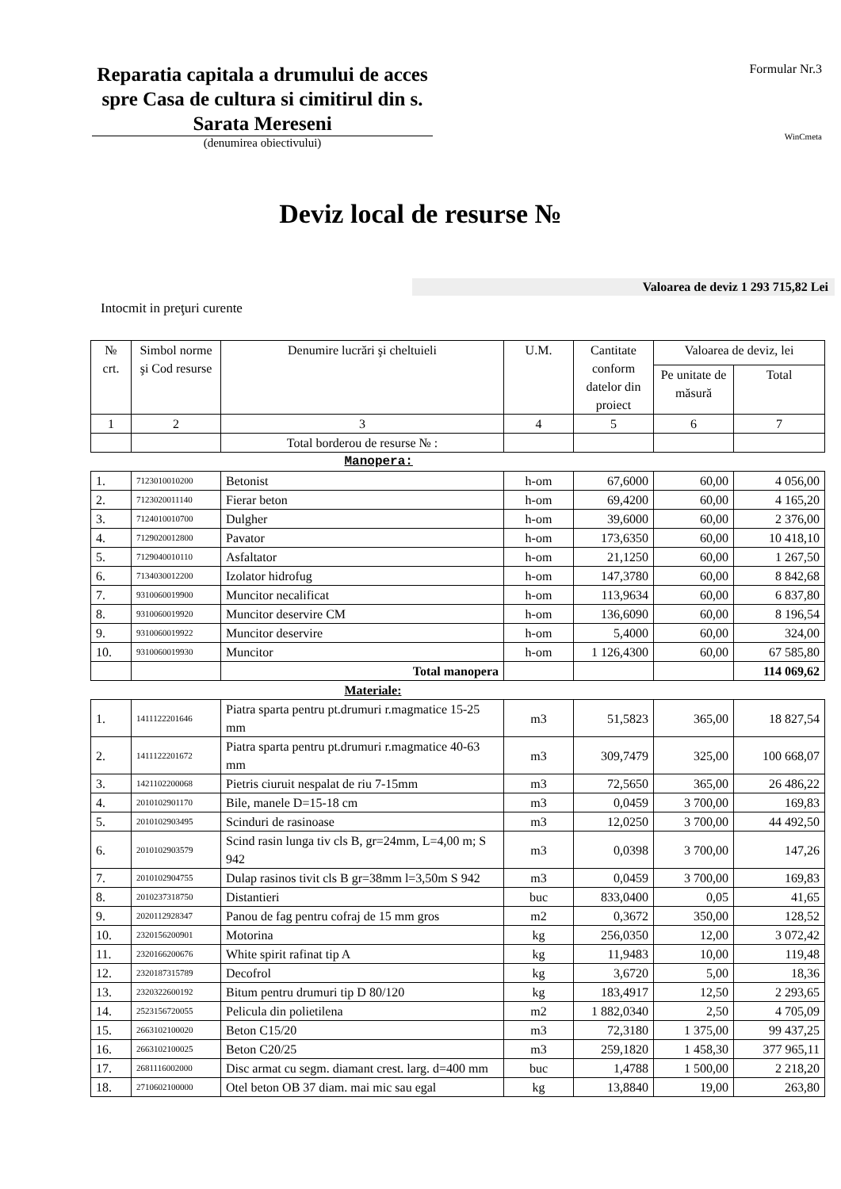Reparatia capitala a drumului de acces spre Casa de cultura si cimitirul din s. Sarata Mereseni
(denumirea obiectivului)
Formular Nr.3
WinCmeta
Deviz local de resurse №
Valoarea de deviz 1 293 715,82 Lei
Intocmit in preţuri curente
| № crt. | Simbol norme şi Cod resurse | Denumire lucrări şi cheltuieli | U.M. | Cantitate conform datelor din proiect | Valoarea de deviz, lei | |
| --- | --- | --- | --- | --- | --- | --- |
| | | | | | Pe unitate de măsură | Total |
| 1 | 2 | 3 | 4 | 5 | 6 | 7 |
| | | Total borderou de resurse № : | | | | |
| Manopera: | | | | | | |
| 1. | 7123010010200 | Betonist | h-om | 67,6000 | 60,00 | 4 056,00 |
| 2. | 7123020011140 | Fierar beton | h-om | 69,4200 | 60,00 | 4 165,20 |
| 3. | 7124010010700 | Dulgher | h-om | 39,6000 | 60,00 | 2 376,00 |
| 4. | 7129020012800 | Pavator | h-om | 173,6350 | 60,00 | 10 418,10 |
| 5. | 7129040010110 | Asfaltator | h-om | 21,1250 | 60,00 | 1 267,50 |
| 6. | 7134030012200 | Izolator hidrofug | h-om | 147,3780 | 60,00 | 8 842,68 |
| 7. | 9310060019900 | Muncitor necalificat | h-om | 113,9634 | 60,00 | 6 837,80 |
| 8. | 9310060019920 | Muncitor deservire CM | h-om | 136,6090 | 60,00 | 8 196,54 |
| 9. | 9310060019922 | Muncitor deservire | h-om | 5,4000 | 60,00 | 324,00 |
| 10. | 9310060019930 | Muncitor | h-om | 1 126,4300 | 60,00 | 67 585,80 |
| | | Total manopera | | | | 114 069,62 |
| Materiale: | | | | | | |
| 1. | 1411122201646 | Piatra sparta pentru pt.drumuri r.magmatice 15-25 mm | m3 | 51,5823 | 365,00 | 18 827,54 |
| 2. | 1411122201672 | Piatra sparta pentru pt.drumuri r.magmatice 40-63 mm | m3 | 309,7479 | 325,00 | 100 668,07 |
| 3. | 1421102200068 | Pietris ciuruit nespalat de riu 7-15mm | m3 | 72,5650 | 365,00 | 26 486,22 |
| 4. | 2010102901170 | Bile, manele D=15-18 cm | m3 | 0,0459 | 3 700,00 | 169,83 |
| 5. | 2010102903495 | Scinduri de rasinoase | m3 | 12,0250 | 3 700,00 | 44 492,50 |
| 6. | 2010102903579 | Scind rasin lunga tiv cls B, gr=24mm, L=4,00 m; S 942 | m3 | 0,0398 | 3 700,00 | 147,26 |
| 7. | 2010102904755 | Dulap rasinos tivit cls B gr=38mm l=3,50m S 942 | m3 | 0,0459 | 3 700,00 | 169,83 |
| 8. | 2010237318750 | Distantieri | buc | 833,0400 | 0,05 | 41,65 |
| 9. | 2020112928347 | Panou de fag pentru cofraj de 15 mm gros | m2 | 0,3672 | 350,00 | 128,52 |
| 10. | 2320156200901 | Motorina | kg | 256,0350 | 12,00 | 3 072,42 |
| 11. | 2320166200676 | White spirit rafinat tip A | kg | 11,9483 | 10,00 | 119,48 |
| 12. | 2320187315789 | Decofrol | kg | 3,6720 | 5,00 | 18,36 |
| 13. | 2320322600192 | Bitum pentru drumuri tip D 80/120 | kg | 183,4917 | 12,50 | 2 293,65 |
| 14. | 2523156720055 | Pelicula din polietilena | m2 | 1 882,0340 | 2,50 | 4 705,09 |
| 15. | 2663102100020 | Beton C15/20 | m3 | 72,3180 | 1 375,00 | 99 437,25 |
| 16. | 2663102100025 | Beton C20/25 | m3 | 259,1820 | 1 458,30 | 377 965,11 |
| 17. | 2681116002000 | Disc armat cu segm. diamant crest. larg. d=400 mm | buc | 1,4788 | 1 500,00 | 2 218,20 |
| 18. | 2710602100000 | Otel beton OB 37 diam. mai mic sau egal | kg | 13,8840 | 19,00 | 263,80 |